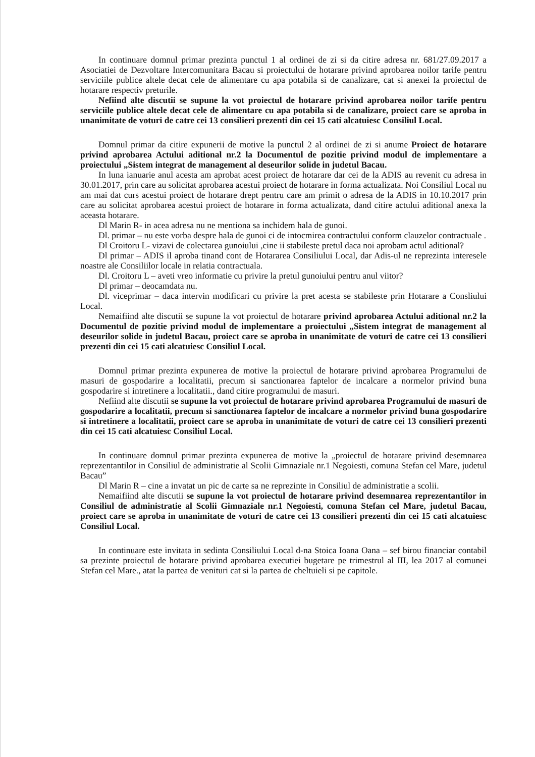In continuare domnul primar prezinta punctul 1 al ordinei de zi si da citire adresa nr. 681/27.09.2017 a Asociatiei de Dezvoltare Intercomunitara Bacau si proiectului de hotarare privind aprobarea noilor tarife pentru serviciile publice altele decat cele de alimentare cu apa potabila si de canalizare, cat si anexei la proiectul de hotarare respectiv preturile.
Nefiind alte discutii se supune la vot proiectul de hotarare privind aprobarea noilor tarife pentru serviciile publice altele decat cele de alimentare cu apa potabila si de canalizare, proiect care se aproba in unanimitate de voturi de catre cei 13 consilieri prezenti din cei 15 cati alcatuiesc Consiliul Local.
Domnul primar da citire expunerii de motive la punctul 2 al ordinei de zi si anume Proiect de hotarare privind aprobarea Actului aditional nr.2 la Documentul de pozitie privind modul de implementare a proiectului „Sistem integrat de management al deseurilor solide in judetul Bacau.
In luna ianuarie anul acesta am aprobat acest proiect de hotarare dar cei de la ADIS au revenit cu adresa in 30.01.2017, prin care au solicitat aprobarea acestui proiect de hotarare in forma actualizata. Noi Consiliul Local nu am mai dat curs acestui proiect de hotarare drept pentru care am primit o adresa de la ADIS in 10.10.2017 prin care au solicitat aprobarea acestui proiect de hotarare in forma actualizata, dand citire actului aditional anexa la aceasta hotarare.
Dl Marin R- in acea adresa nu ne mentiona sa inchidem hala de gunoi.
Dl. primar – nu este vorba despre hala de gunoi ci de intocmirea contractului conform clauzelor contractuale .
Dl Croitoru L- vizavi de colectarea gunoiului ,cine ii stabileste pretul daca noi aprobam actul aditional?
Dl primar – ADIS il aproba tinand cont de Hotararea Consiliului Local, dar Adis-ul ne reprezinta interesele noastre ale Consiliilor locale in relatia contractuala.
Dl. Croitoru L – aveti vreo informatie cu privire la pretul gunoiului pentru anul viitor?
Dl primar – deocamdata nu.
Dl. viceprimar – daca intervin modificari cu privire la pret acesta se stabileste prin Hotarare a Consliului Local.
Nemaifiind alte discutii se supune la vot proiectul de hotarare privind aprobarea Actului aditional nr.2 la Documentul de pozitie privind modul de implementare a proiectului „Sistem integrat de management al deseurilor solide in judetul Bacau, proiect care se aproba in unanimitate de voturi de catre cei 13 consilieri prezenti din cei 15 cati alcatuiesc Consiliul Local.
Domnul primar prezinta expunerea de motive la proiectul de hotarare privind aprobarea Programului de masuri de gospodarire a localitatii, precum si sanctionarea faptelor de incalcare a normelor privind buna gospodarire si intretinere a localitatii., dand citire programului de masuri.
Nefiind alte discutii se supune la vot proiectul de hotarare privind aprobarea Programului de masuri de gospodarire a localitatii, precum si sanctionarea faptelor de incalcare a normelor privind buna gospodarire si intretinere a localitatii, proiect care se aproba in unanimitate de voturi de catre cei 13 consilieri prezenti din cei 15 cati alcatuiesc Consiliul Local.
In continuare domnul primar prezinta expunerea de motive la „proiectul de hotarare privind desemnarea reprezentantilor in Consiliul de administratie al Scolii Gimnaziale nr.1 Negoiesti, comuna Stefan cel Mare, judetul Bacau”
Dl Marin R – cine a invatat un pic de carte sa ne reprezinte in Consiliul de administratie a scolii.
Nemaifiind alte discutii se supune la vot proiectul de hotarare privind desemnarea reprezentantilor in Consiliul de administratie al Scolii Gimnaziale nr.1 Negoiesti, comuna Stefan cel Mare, judetul Bacau, proiect care se aproba in unanimitate de voturi de catre cei 13 consilieri prezenti din cei 15 cati alcatuiesc Consiliul Local.
In continuare este invitata in sedinta Consiliului Local d-na Stoica Ioana Oana – sef birou financiar contabil sa prezinte proiectul de hotarare privind aprobarea executiei bugetare pe trimestrul al III, lea 2017 al comunei Stefan cel Mare., atat la partea de venituri cat si la partea de cheltuieli si pe capitole.